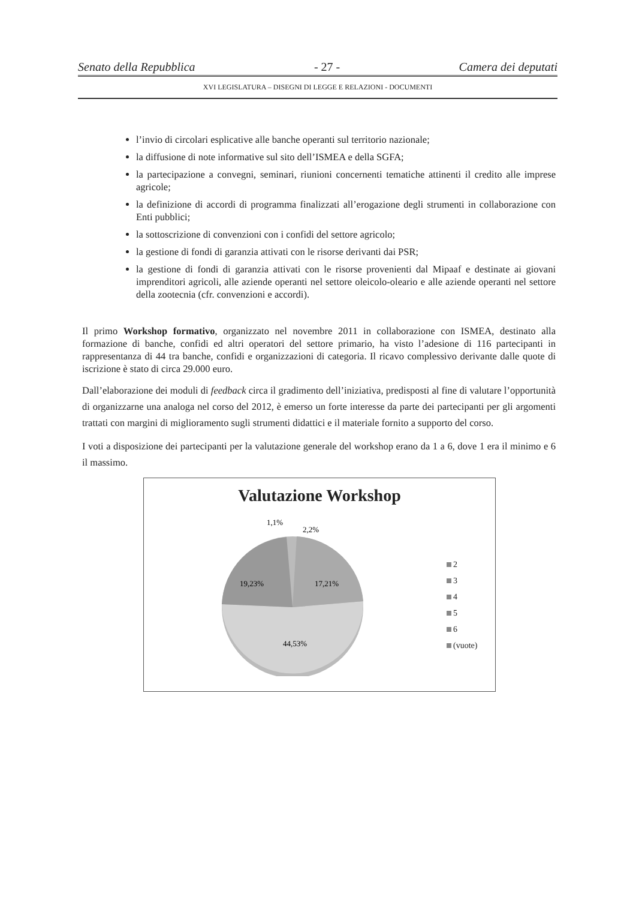Senato della Repubblica - 27 - Camera dei deputati
XVI LEGISLATURA – DISEGNI DI LEGGE E RELAZIONI - DOCUMENTI
l’invio di circolari esplicative alle banche operanti sul territorio nazionale;
la diffusione di note informative sul sito dell’ISMEA e della SGFA;
la partecipazione a convegni, seminari, riunioni concernenti tematiche attinenti il credito alle imprese agricole;
la definizione di accordi di programma finalizzati all’erogazione degli strumenti in collaborazione con Enti pubblici;
la sottoscrizione di convenzioni con i confidi del settore agricolo;
la gestione di fondi di garanzia attivati con le risorse derivanti dai PSR;
la gestione di fondi di garanzia attivati con le risorse provenienti dal Mipaaf e destinate ai giovani imprenditori agricoli, alle aziende operanti nel settore oleicolo-oleario e alle aziende operanti nel settore della zootecnia (cfr. convenzioni e accordi).
Il primo Workshop formativo, organizzato nel novembre 2011 in collaborazione con ISMEA, destinato alla formazione di banche, confidi ed altri operatori del settore primario, ha visto l’adesione di 116 partecipanti in rappresentanza di 44 tra banche, confidi e organizzazioni di categoria. Il ricavo complessivo derivante dalle quote di iscrizione è stato di circa 29.000 euro.
Dall’elaborazione dei moduli di feedback circa il gradimento dell’iniziativa, predisposti al fine di valutare l’opportunità di organizzarne una analoga nel corso del 2012, è emerso un forte interesse da parte dei partecipanti per gli argomenti trattati con margini di miglioramento sugli strumenti didattici e il materiale fornito a supporto del corso.
I voti a disposizione dei partecipanti per la valutazione generale del workshop erano da 1 a 6, dove 1 era il minimo e 6 il massimo.
Valutazione Workshop
1,1%
2,2%
19,23%
17,21%
44,53%
2
3
4
5
6
(vuote)